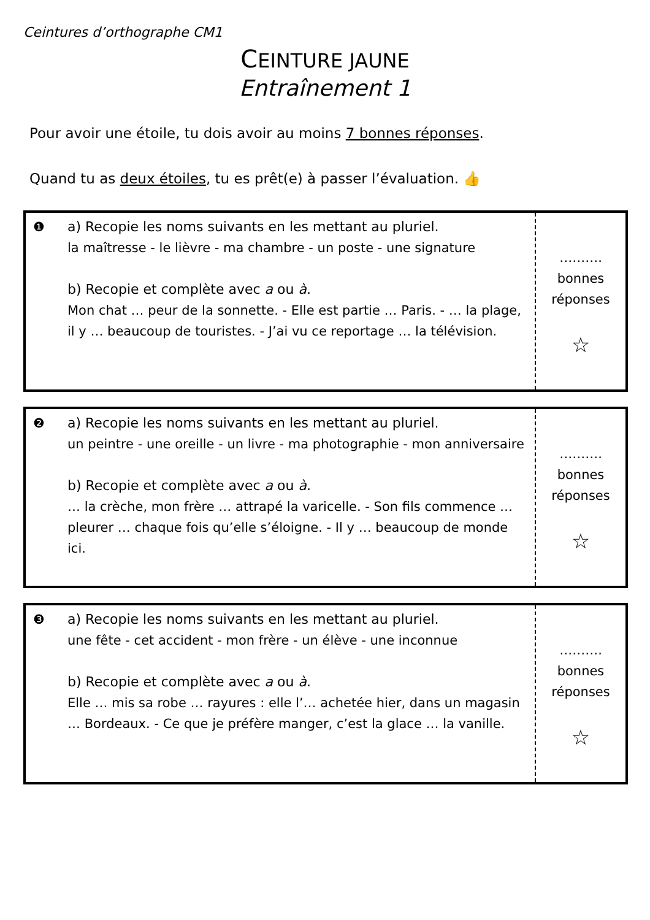Ceintures d’orthographe CM1
CEINTURE JAUNE
Entraînement 1
Pour avoir une étoile, tu dois avoir au moins 7 bonnes réponses.
Quand tu as deux étoiles, tu es prêt(e) à passer l’évaluation. 👍
| ❶ | a) Recopie les noms suivants en les mettant au pluriel. la maîtresse - le lièvre - ma chambre - un poste - une signature b) Recopie et complète avec a ou à . Mon chat … peur de la sonnette. - Elle est partie … Paris. - … la plage, il y … beaucoup de touristes. - J’ai vu ce reportage … la télévision. | ………. bonnes réponses ☆ |
| ❷ | a) Recopie les noms suivants en les mettant au pluriel. un peintre - une oreille - un livre - ma photographie - mon anniversaire b) Recopie et complète avec a ou à . … la crèche, mon frère … attrapé la varicelle. - Son fils commence … pleurer … chaque fois qu’elle s’éloigne. - Il y … beaucoup de monde ici. | ………. bonnes réponses ☆ |
| ❸ | a) Recopie les noms suivants en les mettant au pluriel. une fête - cet accident - mon frère - un élève - une inconnue b) Recopie et complète avec a ou à . Elle … mis sa robe … rayures : elle l’… achetée hier, dans un magasin … Bordeaux. - Ce que je préfère manger, c’est la glace … la vanille. | ………. bonnes réponses ☆ |